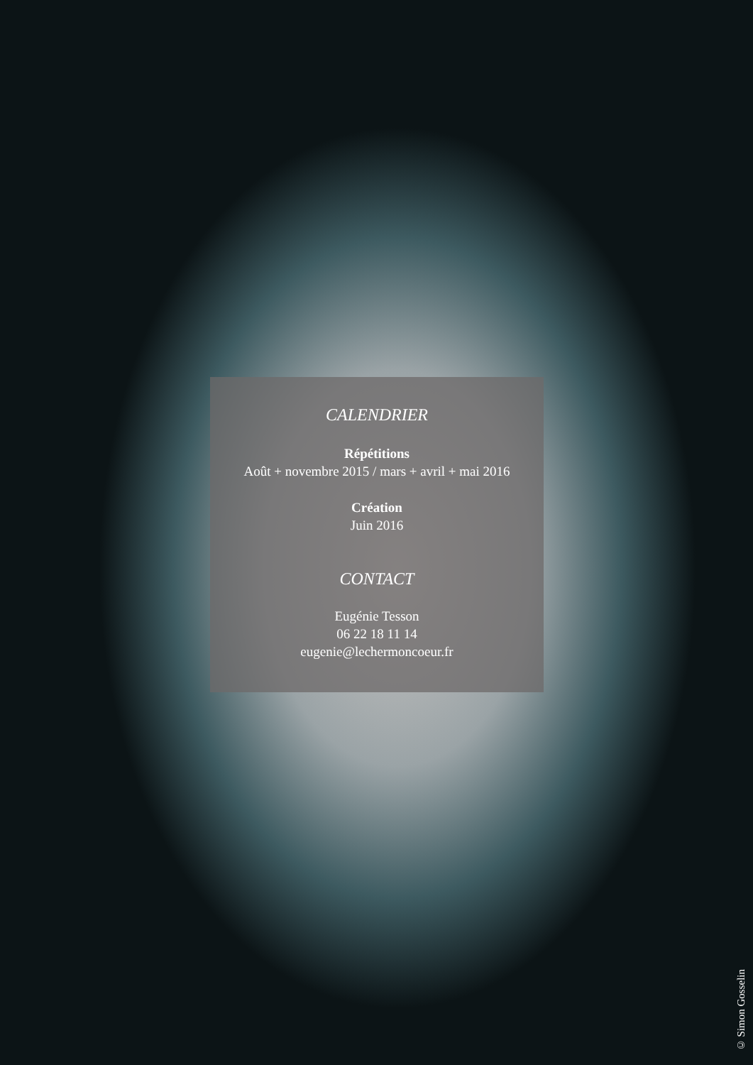CALENDRIER
Répétitions
Août + novembre 2015 / mars + avril + mai 2016
Création
Juin 2016
CONTACT
Eugénie Tesson
06 22 18 11 14
eugenie@lechermoncoeur.fr
© Simon Gosselin